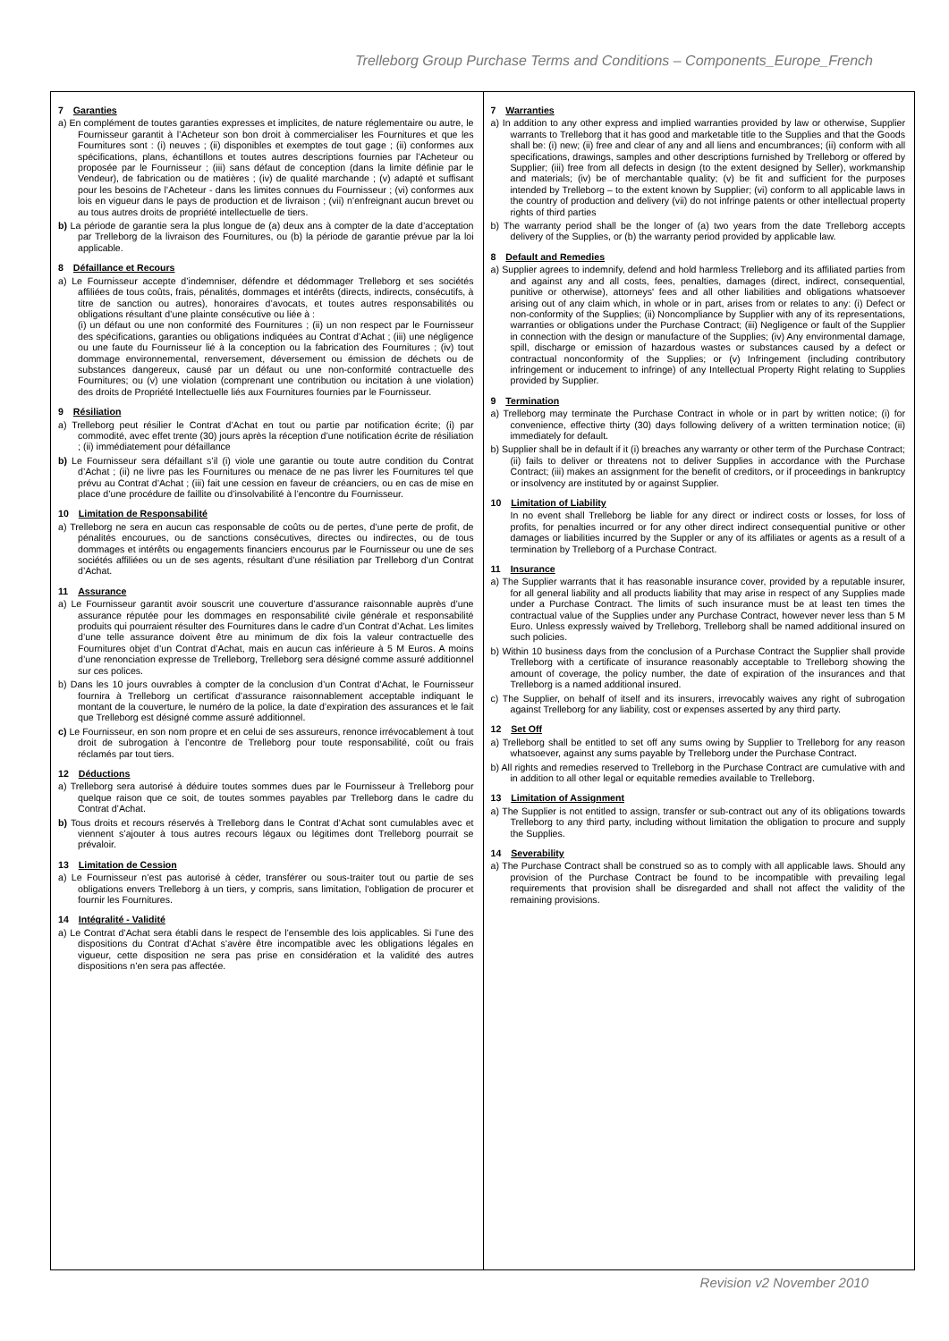Trelleborg Group Purchase Terms and Conditions – Components_Europe_French
7 Garanties
a) En complément de toutes garanties expresses et implicites, de nature réglementaire ou autre, le Fournisseur garantit à l’Acheteur son bon droit à commercialiser les Fournitures et que les Fournitures sont : (i) neuves ; (ii) disponibles et exemptes de tout gage ; (ii) conformes aux spécifications, plans, échantillons et toutes autres descriptions fournies par l’Acheteur ou proposée par le Fournisseur ; (iii) sans défaut de conception (dans la limite définie par le Vendeur), de fabrication ou de matières ; (iv) de qualité marchande ; (v) adapté et suffisant pour les besoins de l’Acheteur - dans les limites connues du Fournisseur ; (vi) conformes aux lois en vigueur dans le pays de production et de livraison ; (vii) n’enfreignant aucun brevet ou au tous autres droits de propriété intellectuelle de tiers.
b) La période de garantie sera la plus longue de (a) deux ans à compter de la date d’acceptation par Trelleborg de la livraison des Fournitures, ou (b) la période de garantie prévue par la loi applicable.
8 Défaillance et Recours
a) Le Fournisseur accepte d’indemniser, défendre et dédommager Trelleborg et ses sociétés affiliées de tous coûts, frais, pénalités, dommages et intérêts (directs, indirects, consécutifs, à titre de sanction ou autres), honoraires d’avocats, et toutes autres responsabilités ou obligations résultant d’une plainte consécutive ou liée à :
(i) un défaut ou une non conformité des Fournitures ; (ii) un non respect par le Fournisseur des spécifications, garanties ou obligations indiquées au Contrat d’Achat ; (iii) une négligence ou une faute du Fournisseur lié à la conception ou la fabrication des Fournitures ; (iv) tout dommage environnemental, renversement, déversement ou émission de déchets ou de substances dangereux, causé par un défaut ou une non-conformité contractuelle des Fournitures; ou (v) une violation (comprenant une contribution ou incitation à une violation) des droits de Propriété Intellectuelle liés aux Fournitures fournies par le Fournisseur.
9 Résiliation
a) Trelleborg peut résilier le Contrat d’Achat en tout ou partie par notification écrite; (i) par commodité, avec effet trente (30) jours après la réception d’une notification écrite de résiliation ; (ii) immédiatement pour défaillance
b) Le Fournisseur sera défaillant s’il (i) viole une garantie ou toute autre condition du Contrat d’Achat ; (ii) ne livre pas les Fournitures ou menace de ne pas livrer les Fournitures tel que prévu au Contrat d’Achat ; (iii) fait une cession en faveur de créanciers, ou en cas de mise en place d’une procédure de faillite ou d’insolvabilité à l’encontre du Fournisseur.
10 Limitation de Responsabilité
a) Trelleborg ne sera en aucun cas responsable de coûts ou de pertes, d’une perte de profit, de pénalités encourues, ou de sanctions consécutives, directes ou indirectes, ou de tous dommages et intérêts ou engagements financiers encourus par le Fournisseur ou une de ses sociétés affiliées ou un de ses agents, résultant d’une résiliation par Trelleborg d’un Contrat d’Achat.
11 Assurance
a) Le Fournisseur garantit avoir souscrit une couverture d’assurance raisonnable auprès d’une assurance réputée pour les dommages en responsabilité civile générale et responsabilité produits qui pourraient résulter des Fournitures dans le cadre d’un Contrat d’Achat. Les limites d’une telle assurance doivent être au minimum de dix fois la valeur contractuelle des Fournitures objet d’un Contrat d’Achat, mais en aucun cas inférieure à 5 M Euros. A moins d’une renonciation expresse de Trelleborg, Trelleborg sera désigné comme assuré additionnel sur ces polices.
b) Dans les 10 jours ouvrables à compter de la conclusion d’un Contrat d’Achat, le Fournisseur fournira à Trelleborg un certificat d’assurance raisonnablement acceptable indiquant le montant de la couverture, le numéro de la police, la date d’expiration des assurances et le fait que Trelleborg est désigné comme assuré additionnel.
c) Le Fournisseur, en son nom propre et en celui de ses assureurs, renonce irrévocablement à tout droit de subrogation à l’encontre de Trelleborg pour toute responsabilité, coût ou frais réclamés par tout tiers.
12 Déductions
a) Trelleborg sera autorisé à déduire toutes sommes dues par le Fournisseur à Trelleborg pour quelque raison que ce soit, de toutes sommes payables par Trelleborg dans le cadre du Contrat d’Achat.
b) Tous droits et recours réservés à Trelleborg dans le Contrat d’Achat sont cumulables avec et viennent s’ajouter à tous autres recours légaux ou légitimes dont Trelleborg pourrait se prévaloir.
13 Limitation de Cession
a) Le Fournisseur n’est pas autorisé à céder, transférer ou sous-traiter tout ou partie de ses obligations envers Trelleborg à un tiers, y compris, sans limitation, l’obligation de procurer et fournir les Fournitures.
14 Intégralité - Validité
a) Le Contrat d’Achat sera établi dans le respect de l’ensemble des lois applicables. Si l’une des dispositions du Contrat d’Achat s’avère être incompatible avec les obligations légales en vigueur, cette disposition ne sera pas prise en considération et la validité des autres dispositions n’en sera pas affectée.
7 Warranties
a) In addition to any other express and implied warranties provided by law or otherwise, Supplier warrants to Trelleborg that it has good and marketable title to the Supplies and that the Goods shall be: (i) new; (ii) free and clear of any and all liens and encumbrances; (ii) conform with all specifications, drawings, samples and other descriptions furnished by Trelleborg or offered by Supplier; (iii) free from all defects in design (to the extent designed by Seller), workmanship and materials; (iv) be of merchantable quality; (v) be fit and sufficient for the purposes intended by Trelleborg – to the extent known by Supplier; (vi) conform to all applicable laws in the country of production and delivery (vii) do not infringe patents or other intellectual property rights of third parties
b) The warranty period shall be the longer of (a) two years from the date Trelleborg accepts delivery of the Supplies, or (b) the warranty period provided by applicable law.
8 Default and Remedies
a) Supplier agrees to indemnify, defend and hold harmless Trelleborg and its affiliated parties from and against any and all costs, fees, penalties, damages (direct, indirect, consequential, punitive or otherwise), attorneys' fees and all other liabilities and obligations whatsoever arising out of any claim which, in whole or in part, arises from or relates to any: (i) Defect or non-conformity of the Supplies; (ii) Noncompliance by Supplier with any of its representations, warranties or obligations under the Purchase Contract; (iii) Negligence or fault of the Supplier in connection with the design or manufacture of the Supplies; (iv) Any environmental damage, spill, discharge or emission of hazardous wastes or substances caused by a defect or contractual nonconformity of the Supplies; or (v) Infringement (including contributory infringement or inducement to infringe) of any Intellectual Property Right relating to Supplies provided by Supplier.
9 Termination
a) Trelleborg may terminate the Purchase Contract in whole or in part by written notice; (i) for convenience, effective thirty (30) days following delivery of a written termination notice; (ii) immediately for default.
b) Supplier shall be in default if it (i) breaches any warranty or other term of the Purchase Contract; (ii) fails to deliver or threatens not to deliver Supplies in accordance with the Purchase Contract; (iii) makes an assignment for the benefit of creditors, or if proceedings in bankruptcy or insolvency are instituted by or against Supplier.
10 Limitation of Liability
In no event shall Trelleborg be liable for any direct or indirect costs or losses, for loss of profits, for penalties incurred or for any other direct indirect consequential punitive or other damages or liabilities incurred by the Suppler or any of its affiliates or agents as a result of a termination by Trelleborg of a Purchase Contract.
11 Insurance
a) The Supplier warrants that it has reasonable insurance cover, provided by a reputable insurer, for all general liability and all products liability that may arise in respect of any Supplies made under a Purchase Contract. The limits of such insurance must be at least ten times the contractual value of the Supplies under any Purchase Contract, however never less than 5 M Euro. Unless expressly waived by Trelleborg, Trelleborg shall be named additional insured on such policies.
b) Within 10 business days from the conclusion of a Purchase Contract the Supplier shall provide Trelleborg with a certificate of insurance reasonably acceptable to Trelleborg showing the amount of coverage, the policy number, the date of expiration of the insurances and that Trelleborg is a named additional insured.
c) The Supplier, on behalf of itself and its insurers, irrevocably waives any right of subrogation against Trelleborg for any liability, cost or expenses asserted by any third party.
12 Set Off
a) Trelleborg shall be entitled to set off any sums owing by Supplier to Trelleborg for any reason whatsoever, against any sums payable by Trelleborg under the Purchase Contract.
b) All rights and remedies reserved to Trelleborg in the Purchase Contract are cumulative with and in addition to all other legal or equitable remedies available to Trelleborg.
13 Limitation of Assignment
a) The Supplier is not entitled to assign, transfer or sub-contract out any of its obligations towards Trelleborg to any third party, including without limitation the obligation to procure and supply the Supplies.
14 Severability
a) The Purchase Contract shall be construed so as to comply with all applicable laws. Should any provision of the Purchase Contract be found to be incompatible with prevailing legal requirements that provision shall be disregarded and shall not affect the validity of the remaining provisions.
Revision v2 November 2010